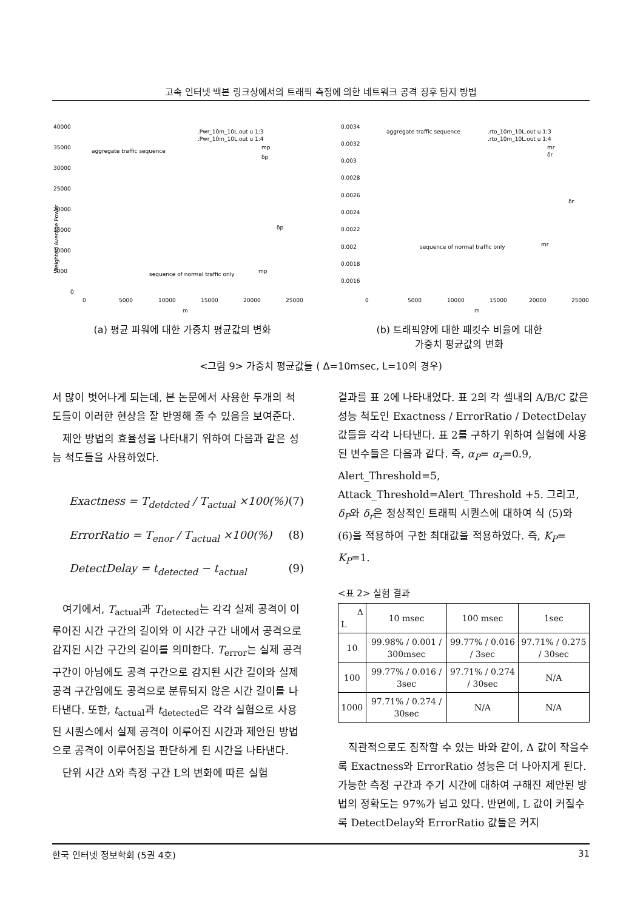고속 인터넷 백본 링크상에서의 트래픽 측정에 의한 네트워크 공격 징후 탐지 방법
40000
35000
30000
25000
20000
15000
10000
5000
0
0
5000
10000
15000
20000
25000
m
.Pwr_10m_10L.out u 1:3
.Pwr_10m_10L.out u 1:4
mp
δp
aggregate traffic sequence
sequence of normal traffic only
mp
δp
Weighted Average Power
(a) 평균 파워에 대한 가중치 평균값의 변화
0.0034
0.0032
0.003
0.0028
0.0026
0.0024
0.0022
0.002
0.0018
0.0016
0
5000
10000
15000
20000
25000
m
aggregate traffic sequence
.rto_10m_10L.out u 1:3
.rto_10m_10L.out u 1:4
mr
δr
sequence of normal traffic only
mr
δr
(b) 트래픽양에 대한 패킷수 비율에 대한
가중치 평균값의 변화
<그림 9> 가중치 평균값들 ( Δ=10msec, L=10의 경우)
서 많이 벗어나게 되는데, 본 논문에서 사용한 두개의 척도들이 이러한 현상을 잘 반영해 줄 수 있음을 보여준다.
제안 방법의 효율성을 나타내기 위하여 다음과 같은 성능 척도들을 사용하였다.
Exactness = T<sub>detdcted</sub> / T<sub>actual</sub> ×100(%) (7)
ErrorRatio = T<sub>enor</sub> / T<sub>actual</sub> ×100(%) (8)
DetectDelay = t<sub>detected</sub> − t<sub>actual</sub> (9)
여기에서, T<sub>actual</sub>과 T<sub>detected</sub>는 각각 실제 공격이 이루어진 시간 구간의 길이와 이 시간 구간 내에서 공격으로 감지된 시간 구간의 길이를 의미한다. T<sub>error</sub>는 실제 공격 구간이 아님에도 공격 구간으로 감지된 시간 길이와 실제 공격 구간임에도 공격으로 분류되지 않은 시간 길이를 나타낸다. 또한, t<sub>actual</sub>과 t<sub>detected</sub>은 각각 실험으로 사용된 시퀀스에서 실제 공격이 이루어진 시간과 제안된 방법으로 공격이 이루어짐을 판단하게 된 시간을 나타낸다.
단위 시간 Δ와 측정 구간 L의 변화에 따른 실험
결과를 표 2에 나타내었다. 표 2의 각 셀내의 A/B/C 값은 성능 척도인 Exactness / ErrorRatio / DetectDelay 값들을 각각 나타낸다. 표 2를 구하기 위하여 실험에 사용된 변수들은 다음과 같다. 즉, α<sub>P</sub>= α<sub>r</sub>=0.9, Alert_Threshold=5, Attack_Threshold=Alert_Threshold +5. 그리고, δ<sub>P</sub>와 δ<sub>r</sub>은 정상적인 트래픽 시퀀스에 대하여 식 (5)와 (6)을 적용하여 구한 최대값을 적용하였다. 즉, K<sub>P</sub>= K<sub>P</sub>=1.
<표 2> 실험 결과
| Δ L | 10 msec | 100 msec | 1sec |
| --- | --- | --- | --- |
| 10 | 99.98% / 0.001 / 300msec | 99.77% / 0.016 / 3sec | 97.71% / 0.275 / 30sec |
| 100 | 99.77% / 0.016 / 3sec | 97.71% / 0.274 / 30sec | N/A |
| 1000 | 97.71% / 0.274 / 30sec | N/A | N/A |
직관적으로도 짐작할 수 있는 바와 같이, Δ 값이 작을수록 Exactness와 ErrorRatio 성능은 더 나아지게 된다. 가능한 측정 구간과 주기 시간에 대하여 구해진 제안된 방법의 정확도는 97%가 넘고 있다. 반면에, L 값이 커질수록 DetectDelay와 ErrorRatio 값들은 커지
한국 인터넷 정보학회 (5권 4호) 31